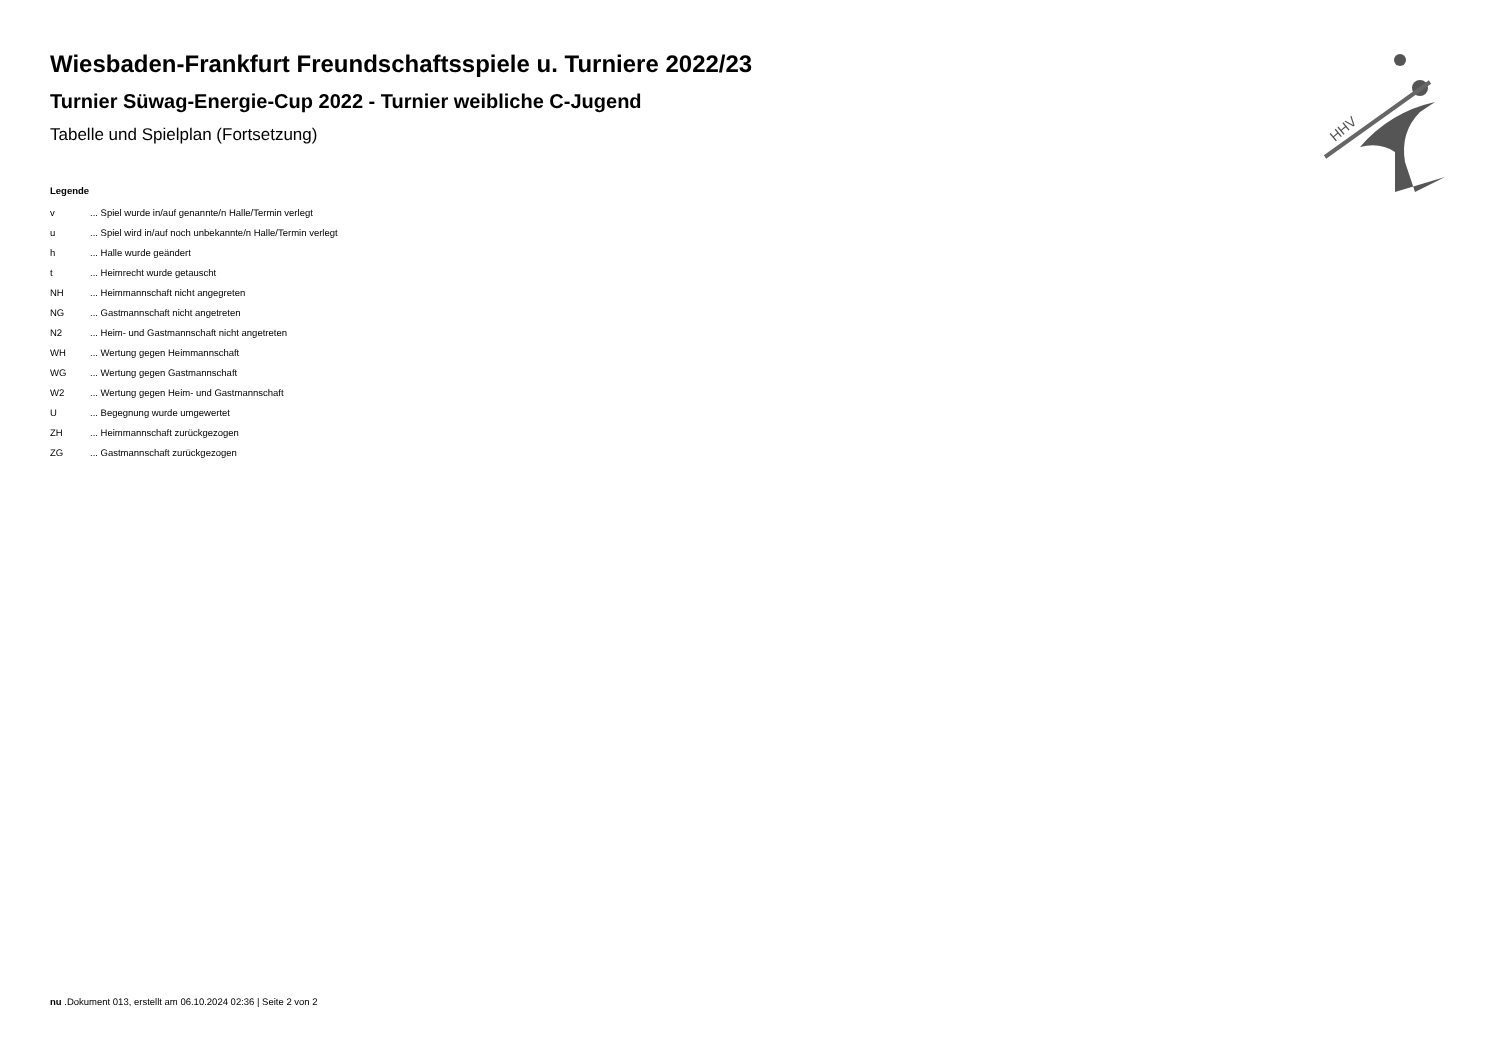HHV
Wiesbaden-Frankfurt Freundschaftsspiele u. Turniere 2022/23
Turnier Süwag-Energie-Cup 2022 - Turnier weibliche C-Jugend
Tabelle und Spielplan (Fortsetzung)
Legende
| v | ... Spiel wurde in/auf genannte/n Halle/Termin verlegt |
| u | ... Spiel wird in/auf noch unbekannte/n Halle/Termin verlegt |
| h | ... Halle wurde geändert |
| t | ... Heimrecht wurde getauscht |
| NH | ... Heimmannschaft nicht angegreten |
| NG | ... Gastmannschaft nicht angetreten |
| N2 | ... Heim- und Gastmannschaft nicht angetreten |
| WH | ... Wertung gegen Heimmannschaft |
| WG | ... Wertung gegen Gastmannschaft |
| W2 | ... Wertung gegen Heim- und Gastmannschaft |
| U | ... Begegnung wurde umgewertet |
| ZH | ... Heimmannschaft zurückgezogen |
| ZG | ... Gastmannschaft zurückgezogen |
nu .Dokument 013, erstellt am 06.10.2024 02:36 | Seite 2 von 2